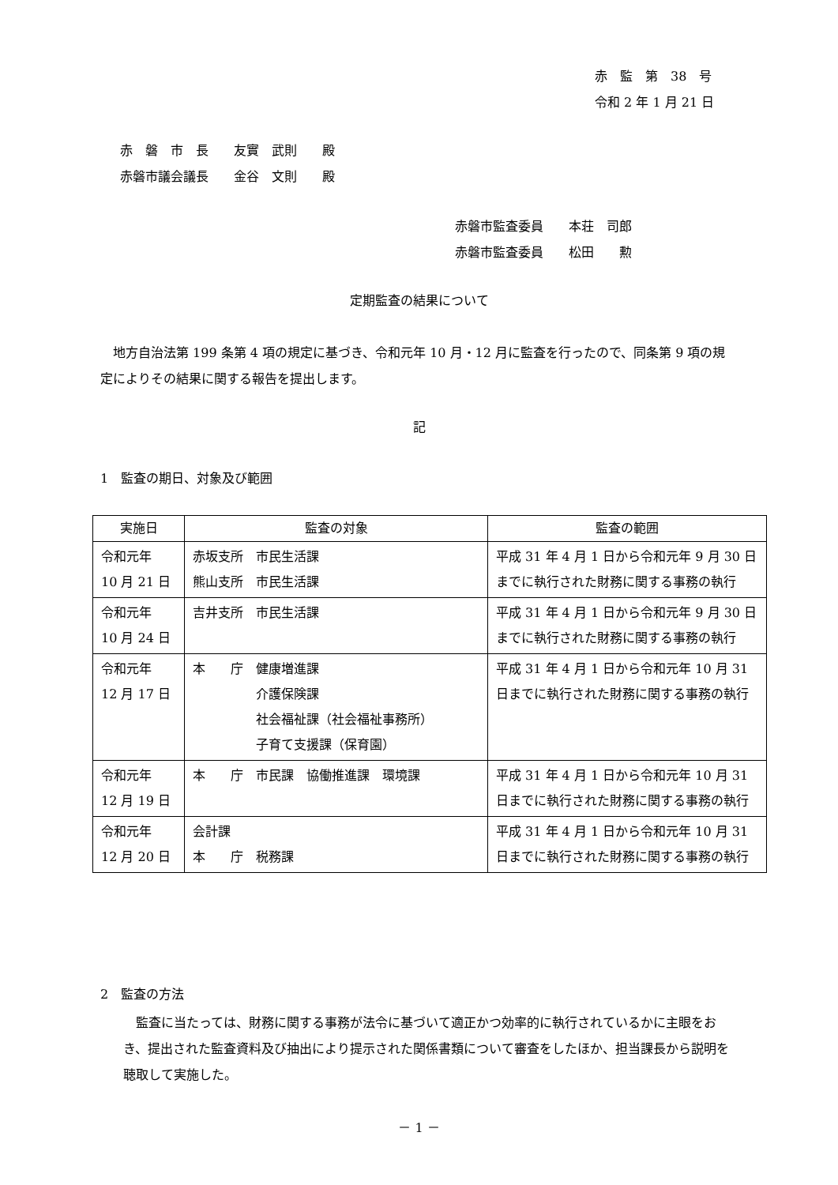赤　監　第　38　号
令和 2 年 1 月 21 日
赤　磐　市　長　　友實　武則　　殿
赤磐市議会議長　　金谷　文則　　殿
赤磐市監査委員　　本荘　司郎
赤磐市監査委員　　松田　　勲
定期監査の結果について
　地方自治法第 199 条第 4 項の規定に基づき、令和元年 10 月・12 月に監査を行ったので、同条第 9 項の規定によりその結果に関する報告を提出します。
記
1　監査の期日、対象及び範囲
| 実施日 | 監査の対象 | 監査の範囲 |
| --- | --- | --- |
| 令和元年 10 月 21 日 | 赤坂支所 市民生活課 熊山支所 市民生活課 | 平成 31 年 4 月 1 日から令和元年 9 月 30 日までに執行された財務に関する事務の執行 |
| 令和元年 10 月 24 日 | 吉井支所 市民生活課 | 平成 31 年 4 月 1 日から令和元年 9 月 30 日までに執行された財務に関する事務の執行 |
| 令和元年 12 月 17 日 | 本 庁 健康増進課 介護保険課 社会福祉課（社会福祉事務所） 子育て支援課（保育園） | 平成 31 年 4 月 1 日から令和元年 10 月 31 日までに執行された財務に関する事務の執行 |
| 令和元年 12 月 19 日 | 本 庁 市民課 協働推進課 環境課 | 平成 31 年 4 月 1 日から令和元年 10 月 31 日までに執行された財務に関する事務の執行 |
| 令和元年 12 月 20 日 | 会計課 本 庁 税務課 | 平成 31 年 4 月 1 日から令和元年 10 月 31 日までに執行された財務に関する事務の執行 |
2　監査の方法
　監査に当たっては、財務に関する事務が法令に基づいて適正かつ効率的に執行されているかに主眼をおき、提出された監査資料及び抽出により提示された関係書類について審査をしたほか、担当課長から説明を聴取して実施した。
－ 1 －